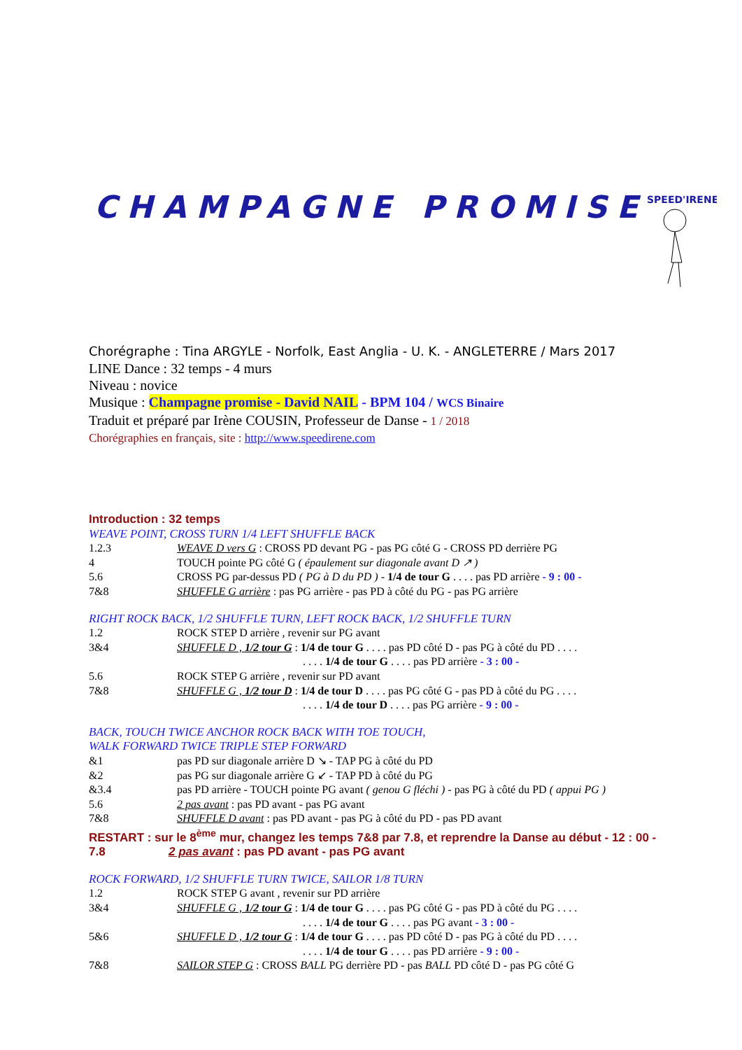CHAMPAGNE PROMISE
SPEED'IRENE
Chorégraphe : Tina ARGYLE - Norfolk, East Anglia - U. K. - ANGLETERRE / Mars 2017
LINE Dance : 32 temps - 4 murs
Niveau : novice
Musique : Champagne promise - David NAIL - BPM 104 / WCS Binaire
Traduit et préparé par Irène COUSIN, Professeur de Danse - 1 / 2018
Chorégraphies en français, site : http://www.speedirene.com
Introduction : 32 temps
WEAVE POINT, CROSS TURN 1/4 LEFT SHUFFLE BACK
1.2.3 WEAVE D vers G : CROSS PD devant PG - pas PG côté G - CROSS PD derrière PG
4 TOUCH pointe PG côté G ( épaulement sur diagonale avant D ↗ )
5.6 CROSS PG par-dessus PD ( PG à D du PD ) - 1/4 de tour G . . . . pas PD arrière - 9 : 00 -
7&8 SHUFFLE G arrière : pas PG arrière - pas PD à côté du PG - pas PG arrière
RIGHT ROCK BACK, 1/2 SHUFFLE TURN, LEFT ROCK BACK, 1/2 SHUFFLE TURN
1.2 ROCK STEP D arrière , revenir sur PG avant
3&4 SHUFFLE D , 1/2 tour G : 1/4 de tour G . . . . pas PD côté D - pas PG à côté du PD . . . .
. . . . 1/4 de tour G . . . . pas PD arrière - 3 : 00 -
5.6 ROCK STEP G arrière , revenir sur PD avant
7&8 SHUFFLE G , 1/2 tour D : 1/4 de tour D . . . . pas PG côté G - pas PD à côté du PG . . . .
. . . . 1/4 de tour D . . . . pas PG arrière - 9 : 00 -
BACK, TOUCH TWICE ANCHOR ROCK BACK WITH TOE TOUCH,
WALK FORWARD TWICE TRIPLE STEP FORWARD
&1 pas PD sur diagonale arrière D ↘ - TAP PG à côté du PD
&2 pas PG sur diagonale arrière G ↙ - TAP PD à côté du PG
&3.4 pas PD arrière - TOUCH pointe PG avant ( genou G fléchi ) - pas PG à côté du PD ( appui PG )
5.6 2 pas avant : pas PD avant - pas PG avant
7&8 SHUFFLE D avant : pas PD avant - pas PG à côté du PD - pas PD avant
RESTART : sur le 8<sup>ème</sup> mur, changez les temps 7&8 par 7.8, et reprendre la Danse au début - 12 : 00 -
7.8 2 pas avant : pas PD avant - pas PG avant
ROCK FORWARD, 1/2 SHUFFLE TURN TWICE, SAILOR 1/8 TURN
1.2 ROCK STEP G avant , revenir sur PD arrière
3&4 SHUFFLE G , 1/2 tour G : 1/4 de tour G . . . . pas PG côté G - pas PD à côté du PG . . . .
. . . . 1/4 de tour G . . . . pas PG avant - 3 : 00 -
5&6 SHUFFLE D , 1/2 tour G : 1/4 de tour G . . . . pas PD côté D - pas PG à côté du PD . . . .
. . . . 1/4 de tour G . . . . pas PD arrière - 9 : 00 -
7&8 SAILOR STEP G : CROSS BALL PG derrière PD - pas BALL PD côté D - pas PG côté G